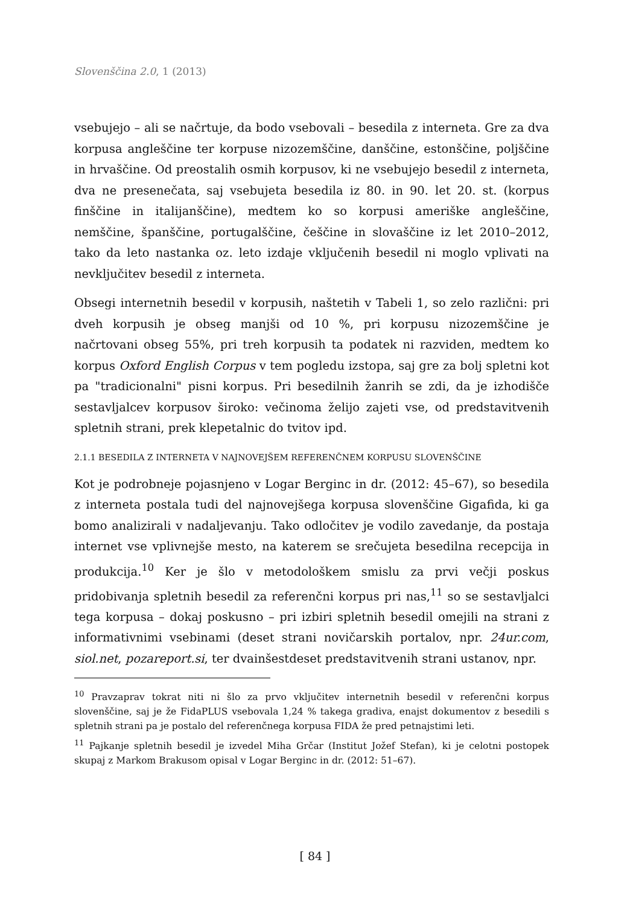Slovenščina 2.0, 1 (2013)
vsebujejo – ali se načrtuje, da bodo vsebovali – besedila z interneta. Gre za dva korpusa angleščine ter korpuse nizozemščine, danščine, estonščine, poljščine in hrvaščine. Od preostalih osmih korpusov, ki ne vsebujejo besedil z interneta, dva ne presenečata, saj vsebujeta besedila iz 80. in 90. let 20. st. (korpus finščine in italijanščine), medtem ko so korpusi ameriške angleščine, nemščine, španščine, portugalščine, češčine in slovaščine iz let 2010–2012, tako da leto nastanka oz. leto izdaje vključenih besedil ni moglo vplivati na nevključitev besedil z interneta.
Obsegi internetnih besedil v korpusih, naštetih v Tabeli 1, so zelo različni: pri dveh korpusih je obseg manjši od 10 %, pri korpusu nizozemščine je načrtovani obseg 55%, pri treh korpusih ta podatek ni razviden, medtem ko korpus Oxford English Corpus v tem pogledu izstopa, saj gre za bolj spletni kot pa "tradicionalni" pisni korpus. Pri besedilnih žanrih se zdi, da je izhodišče sestavljalcev korpusov široko: večinoma želijo zajeti vse, od predstavitvenih spletnih strani, prek klepetalnic do tvitov ipd.
2.1.1 BESEDILA Z INTERNETA V NAJNOVEJŠEM REFERENČNEM KORPUSU SLOVENŠČINE
Kot je podrobneje pojasnjeno v Logar Berginc in dr. (2012: 45–67), so besedila z interneta postala tudi del najnovejšega korpusa slovenščine Gigafida, ki ga bomo analizirali v nadaljevanju. Tako odločitev je vodilo zavedanje, da postaja internet vse vplivnejše mesto, na katerem se srečujeta besedilna recepcija in produkcija.<sup>10</sup> Ker je šlo v metodološkem smislu za prvi večji poskus pridobivanja spletnih besedil za referenčni korpus pri nas,<sup>11</sup> so se sestavljalci tega korpusa – dokaj poskusno – pri izbiri spletnih besedil omejili na strani z informativnimi vsebinami (deset strani novičarskih portalov, npr. 24ur.com, siol.net, pozareport.si, ter dvainšestdeset predstavitvenih strani ustanov, npr.
<sup>10</sup> Pravzaprav tokrat niti ni šlo za prvo vključitev internetnih besedil v referenčni korpus slovenščine, saj je že FidaPLUS vsebovala 1,24 % takega gradiva, enajst dokumentov z besedili s spletnih strani pa je postalo del referenčnega korpusa FIDA že pred petnajstimi leti.
<sup>11</sup> Pajkanje spletnih besedil je izvedel Miha Grčar (Institut Jožef Stefan), ki je celotni postopek skupaj z Markom Brakusom opisal v Logar Berginc in dr. (2012: 51–67).
[ 84 ]